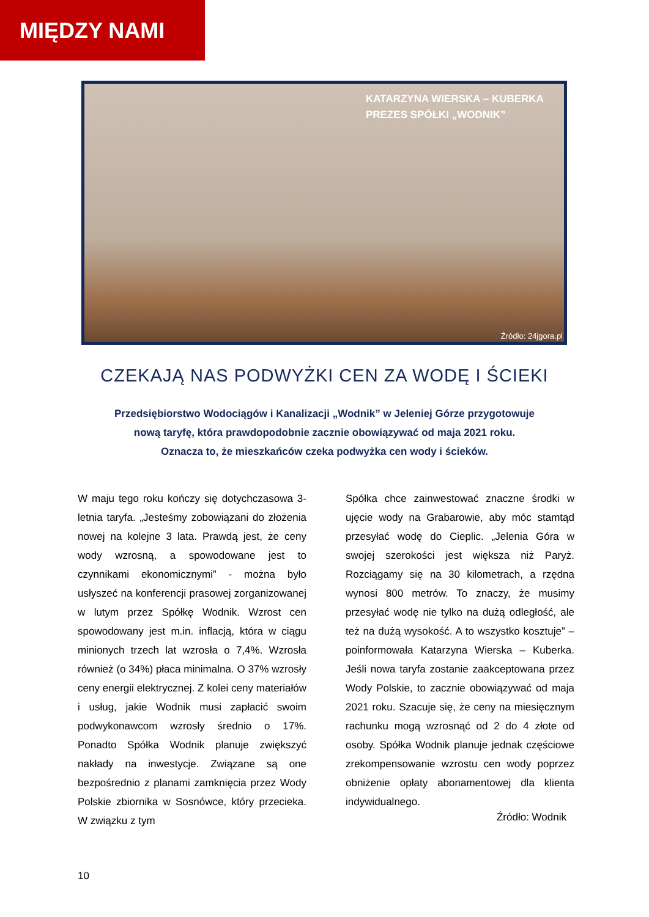MIĘDZY NAMI
KATARZYNA WIERSKA – KUBERKA
PREZES SPÓŁKI „WODNIK”
Źródło: 24jgora.pl
CZEKAJĄ NAS PODWYŻKI CEN ZA WODĘ I ŚCIEKI
Przedsiębiorstwo Wodociągów i Kanalizacji „Wodnik” w Jeleniej Górze przygotowuje
nową taryfę, która prawdopodobnie zacznie obowiązywać od maja 2021 roku.
Oznacza to, że mieszkańców czeka podwyżka cen wody i ścieków.
W maju tego roku kończy się dotychczasowa 3-letnia taryfa. „Jesteśmy zobowiązani do złożenia nowej na kolejne 3 lata. Prawdą jest, że ceny wody wzrosną, a spowodowane jest to czynnikami ekonomicznymi” - można było usłyszeć na konferencji prasowej zorga­nizowanej w lutym przez Spółkę Wodnik. Wzrost cen spowodowany jest m.in. inflacją, która w ciągu minionych trzech lat wzrosła o 7,4%. Wzrosła również (o 34%) płaca mini­malna. O 37% wzrosły ceny energii elektry­cznej. Z kolei ceny materiałów i usług, jakie Wodnik musi zapłacić swoim podwykonawcom wzrosły średnio o 17%. Ponadto Spółka Wodnik planuje zwiększyć nakłady na inwestycje. Związane są one bezpośrednio z planami zamknięcia przez Wody Polskie zbiornika w Sosnówce, który przecieka. W związku z tym
Spółka chce zainwestować znaczne środki w ujęcie wody na Grabarowie, aby móc stamtąd przesyłać wodę do Cieplic. „Jelenia Góra w swojej szerokości jest większa niż Paryż. Rozciągamy się na 30 kilometrach, a rzędna wynosi 800 metrów. To znaczy, że musimy przesyłać wodę nie tylko na dużą odległość, ale też na dużą wysokość. A to wszystko kosztuje” – poinformowała Katarzyna Wierska – Kuber­ka. Jeśli nowa taryfa zostanie zaakceptowana przez Wody Polskie, to zacznie obowiązywać od maja 2021 roku. Szacuje się, że ceny na miesięcznym rachunku mogą wzrosnąć od 2 do 4 złote od osoby. Spółka Wodnik planuje jednak częściowe zrekompensowanie wzrostu cen wody poprzez obniżenie opłaty abonamentowej dla klienta indywidualnego.
Źródło: Wodnik
10